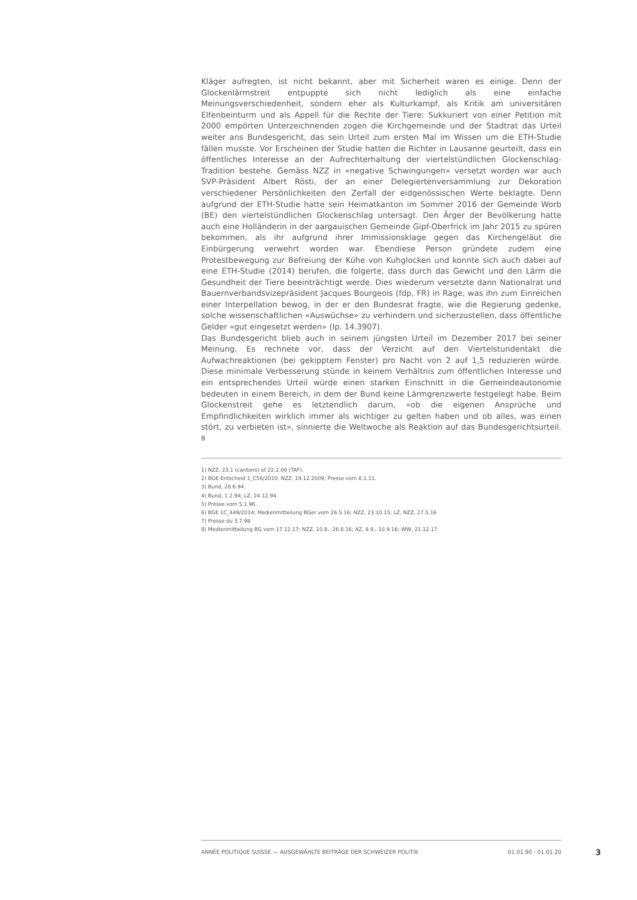Kläger aufregten, ist nicht bekannt, aber mit Sicherheit waren es einige. Denn der Glockenlärmstreit entpuppte sich nicht lediglich als eine einfache Meinungsverschiedenheit, sondern eher als Kulturkampf, als Kritik am universitären Elfenbeinturm und als Appell für die Rechte der Tiere: Sukkuriert von einer Petition mit 2000 empörten Unterzeichnenden zogen die Kirchgemeinde und der Stadtrat das Urteil weiter ans Bundesgericht, das sein Urteil zum ersten Mal im Wissen um die ETH-Studie fällen musste. Vor Erscheinen der Studie hatten die Richter in Lausanne geurteilt, dass ein öffentliches Interesse an der Aufrechterhaltung der viertelstündlichen Glockenschlag-Tradition bestehe. Gemäss NZZ in «negative Schwingungen» versetzt worden war auch SVP-Präsident Albert Rösti, der an einer Delegiertenversammlung zur Dekoration verschiedener Persönlichkeiten den Zerfall der eidgenössischen Werte beklagte. Denn aufgrund der ETH-Studie hatte sein Heimatkanton im Sommer 2016 der Gemeinde Worb (BE) den viertelstündlichen Glockenschlag untersagt. Den Ärger der Bevölkerung hatte auch eine Holländerin in der aargauischen Gemeinde Gipf-Oberfrick im Jahr 2015 zu spüren bekommen, als ihr aufgrund ihrer Immissionsklage gegen das Kirchengeläut die Einbürgerung verwehrt worden war. Ebendiese Person gründete zudem eine Protestbewegung zur Befreiung der Kühe von Kuhglocken und konnte sich auch dabei auf eine ETH-Studie (2014) berufen, die folgerte, dass durch das Gewicht und den Lärm die Gesundheit der Tiere beeinträchtigt werde. Dies wiederum versetzte dann Nationalrat und Bauernverbandsvizepräsident Jacques Bourgeois (fdp, FR) in Rage, was ihn zum Einreichen einer Interpellation bewog, in der er den Bundesrat fragte, wie die Regierung gedenke, solche wissenschaftlichen «Auswüchse» zu verhindern und sicherzustellen, dass öffentliche Gelder «gut eingesetzt werden» (Ip. 14.3907).
Das Bundesgericht blieb auch in seinem jüngsten Urteil im Dezember 2017 bei seiner Meinung. Es rechnete vor, dass der Verzicht auf den Viertelstundentakt die Aufwachreaktionen (bei gekipptem Fenster) pro Nacht von 2 auf 1,5 reduzieren würde. Diese minimale Verbesserung stünde in keinem Verhältnis zum öffentlichen Interesse und ein entsprechendes Urteil würde einen starken Einschnitt in die Gemeindeautonomie bedeuten in einem Bereich, in dem der Bund keine Lärmgrenzwerte festgelegt habe. Beim Glockenstreit gehe es letztendlich darum, «ob die eigenen Ansprüche und Empfindlichkeiten wirklich immer als wichtiger zu gelten haben und ob alles, was einen stört, zu verbieten ist», sinnierte die Weltwoche als Reaktion auf das Bundesgerichtsurteil. <sup>8</sup>
1) NZZ, 23.1 (cantons) et 22.2.08 (TAF).
2) BGE-Entscheid 1_C58/2010: NZZ, 19.12.2009; Presse vom 8.1.11.
3) Bund, 28.6.94.
4) Bund, 1.2.94; LZ, 24.12.94.
5) Presse vom 5.1.96.
6) BGE 1C_449/2014; Medienmitteilung BGer vom 26.5.16; NZZ, 23.10.15; LZ, NZZ, 27.5.16
7) Presse du 3.7.98
8) Medienmitteilung BG vom 17.12.17; NZZ, 10.8., 26.8.16; AZ, 8.9., 10.9.16; WW, 21.12.17
ANNÉE POLITIQUE SUISSE — AUSGEWÄHLTE BEITRÄGE DER SCHWEIZER POLITIK 01.01.90 - 01.01.20
3